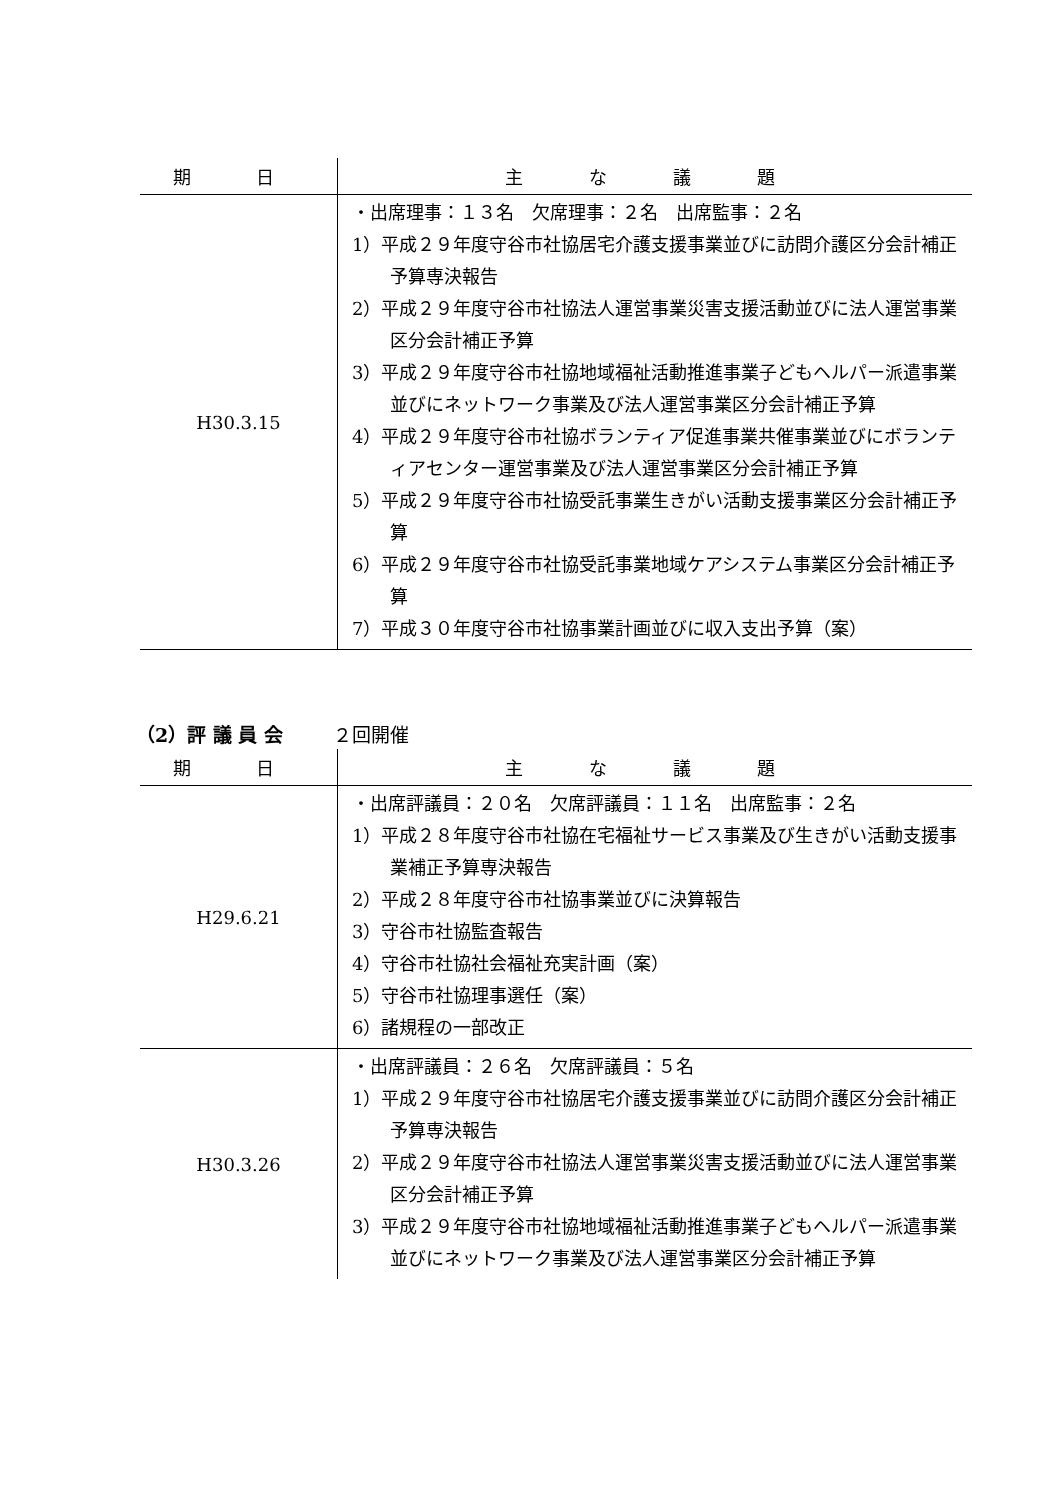| 期 日 | 主 な 議 題 |
| --- | --- |
| H30.3.15 | ・出席理事：１３名 欠席理事：２名 出席監事：２名 1）平成２９年度守谷市社協居宅介護支援事業並びに訪問介護区分会計補正予算専決報告 2）平成２９年度守谷市社協法人運営事業災害支援活動並びに法人運営事業区分会計補正予算 3）平成２９年度守谷市社協地域福祉活動推進事業子どもヘルパー派遣事業並びにネットワーク事業及び法人運営事業区分会計補正予算 4）平成２９年度守谷市社協ボランティア促進事業共催事業並びにボランティアセンター運営事業及び法人運営事業区分会計補正予算 5）平成２９年度守谷市社協受託事業生きがい活動支援事業区分会計補正予算 6）平成２９年度守谷市社協受託事業地域ケアシステム事業区分会計補正予算 7）平成３０年度守谷市社協事業計画並びに収入支出予算（案） |
（2）評 議 員 会 ２回開催
| 期 日 | 主 な 議 題 |
| --- | --- |
| H29.6.21 | ・出席評議員：２０名 欠席評議員：１１名 出席監事：２名 1）平成２８年度守谷市社協在宅福祉サービス事業及び生きがい活動支援事業補正予算専決報告 2）平成２８年度守谷市社協事業並びに決算報告 3）守谷市社協監査報告 4）守谷市社協社会福祉充実計画（案） 5）守谷市社協理事選任（案） 6）諸規程の一部改正 |
| H30.3.26 | ・出席評議員：２６名 欠席評議員：５名 1）平成２９年度守谷市社協居宅介護支援事業並びに訪問介護区分会計補正予算専決報告 2）平成２９年度守谷市社協法人運営事業災害支援活動並びに法人運営事業区分会計補正予算 3）平成２９年度守谷市社協地域福祉活動推進事業子どもヘルパー派遣事業並びにネットワーク事業及び法人運営事業区分会計補正予算 |